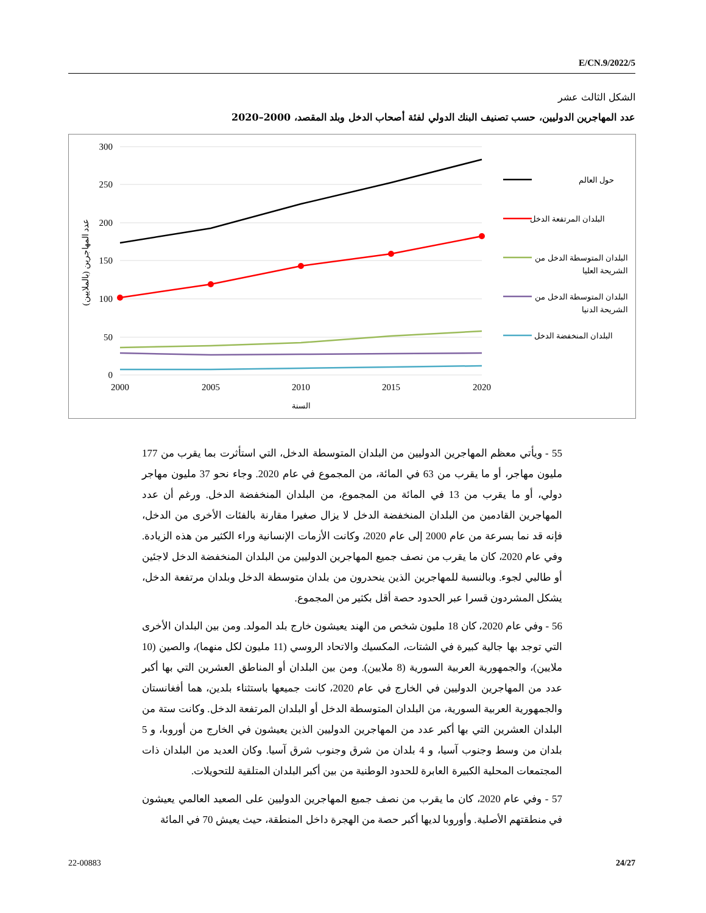E/CN.9/2022/5
الشكل الثالث عشر
عدد المهاجرين الدوليين، حسب تصنيف البنك الدولي لفئة أصحاب الدخل وبلد المقصد، 2000–2020
300
250
200
150
100
50
0
2000
2005
2010
2015
2020
السنة
عدد المهاجرين (بالملايين)
حول العالم
البلدان المرتفعة الدخل
البلدان المتوسطة الدخل من
الشريحة العليا
البلدان المتوسطة الدخل من
الشريحة الدنيا
البلدان المنخفضة الدخل
55 - ويأتي معظم المهاجرين الدوليين من البلدان المتوسطة الدخل، التي استأثرت بما يقرب من 177 مليون مهاجر، أو ما يقرب من 63 في المائة، من المجموع في عام 2020. وجاء نحو 37 مليون مهاجر دولي، أو ما يقرب من 13 في المائة من المجموع، من البلدان المنخفضة الدخل. ورغم أن عدد المهاجرين القادمين من البلدان المنخفضة الدخل لا يزال صغيرا مقارنة بالفئات الأخرى من الدخل، فإنه قد نما بسرعة من عام 2000 إلى عام 2020، وكانت الأزمات الإنسانية وراء الكثير من هذه الزيادة. وفي عام 2020، كان ما يقرب من نصف جميع المهاجرين الدوليين من البلدان المنخفضة الدخل لاجئين أو طالبي لجوء. وبالنسبة للمهاجرين الذين ينحدرون من بلدان متوسطة الدخل وبلدان مرتفعة الدخل، يشكل المشردون قسرا عبر الحدود حصة أقل بكثير من المجموع.
56 - وفي عام 2020، كان 18 مليون شخص من الهند يعيشون خارج بلد المولد. ومن بين البلدان الأخرى التي توجد بها جالية كبيرة في الشتات، المكسيك والاتحاد الروسي (11 مليون لكل منهما)، والصين (10 ملايين)، والجمهورية العربية السورية (8 ملايين). ومن بين البلدان أو المناطق العشرين التي بها أكبر عدد من المهاجرين الدوليين في الخارج في عام 2020، كانت جميعها باستثناء بلدين، هما أفغانستان والجمهورية العربية السورية، من البلدان المتوسطة الدخل أو البلدان المرتفعة الدخل. وكانت ستة من البلدان العشرين التي بها أكبر عدد من المهاجرين الدوليين الذين يعيشون في الخارج من أوروبا، و 5 بلدان من وسط وجنوب آسيا، و 4 بلدان من شرق وجنوب شرق آسيا. وكان العديد من البلدان ذات المجتمعات المحلية الكبيرة العابرة للحدود الوطنية من بين أكبر البلدان المتلقية للتحويلات.
57 - وفي عام 2020، كان ما يقرب من نصف جميع المهاجرين الدوليين على الصعيد العالمي يعيشون في منطقتهم الأصلية. وأوروبا لديها أكبر حصة من الهجرة داخل المنطقة، حيث يعيش 70 في المائة
22-00883 24/27